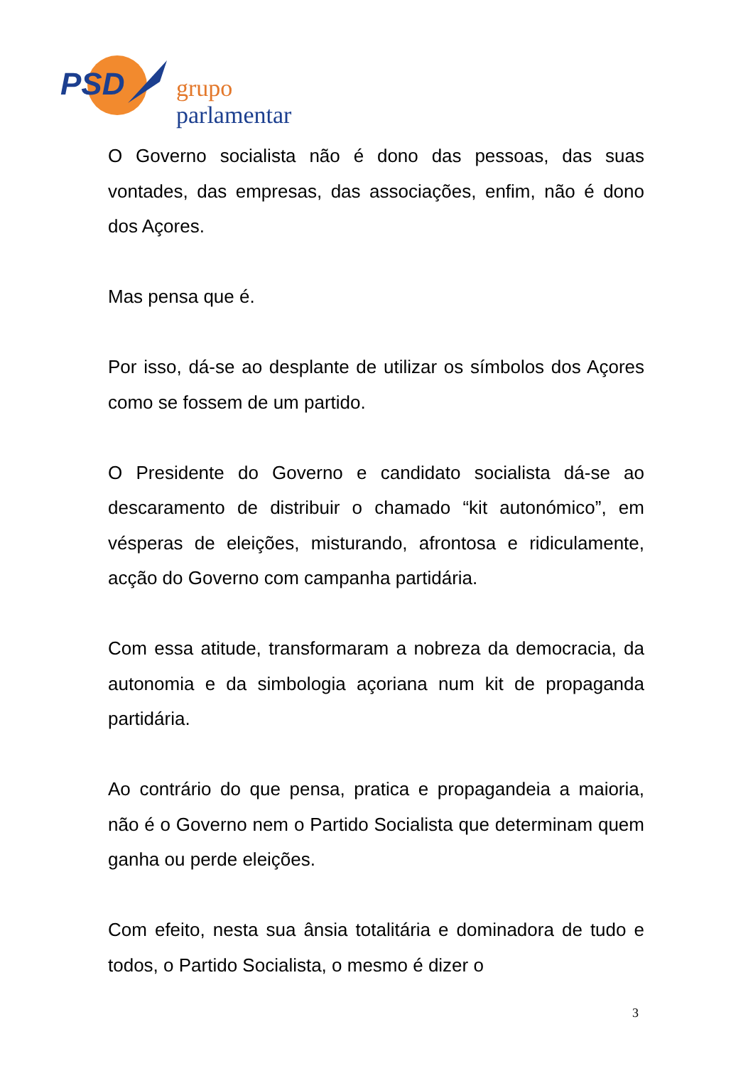PSD grupo parlamentar
O Governo socialista não é dono das pessoas, das suas vontades, das empresas, das associações, enfim, não é dono dos Açores.
Mas pensa que é.
Por isso, dá-se ao desplante de utilizar os símbolos dos Açores como se fossem de um partido.
O Presidente do Governo e candidato socialista dá-se ao descaramento de distribuir o chamado “kit autonómico”, em vésperas de eleições, misturando, afrontosa e ridiculamente, acção do Governo com campanha partidária.
Com essa atitude, transformaram a nobreza da democracia, da autonomia e da simbologia açoriana num kit de propaganda partidária.
Ao contrário do que pensa, pratica e propagandeia a maioria, não é o Governo nem o Partido Socialista que determinam quem ganha ou perde eleições.
Com efeito, nesta sua ânsia totalitária e dominadora de tudo e todos, o Partido Socialista, o mesmo é dizer o
3